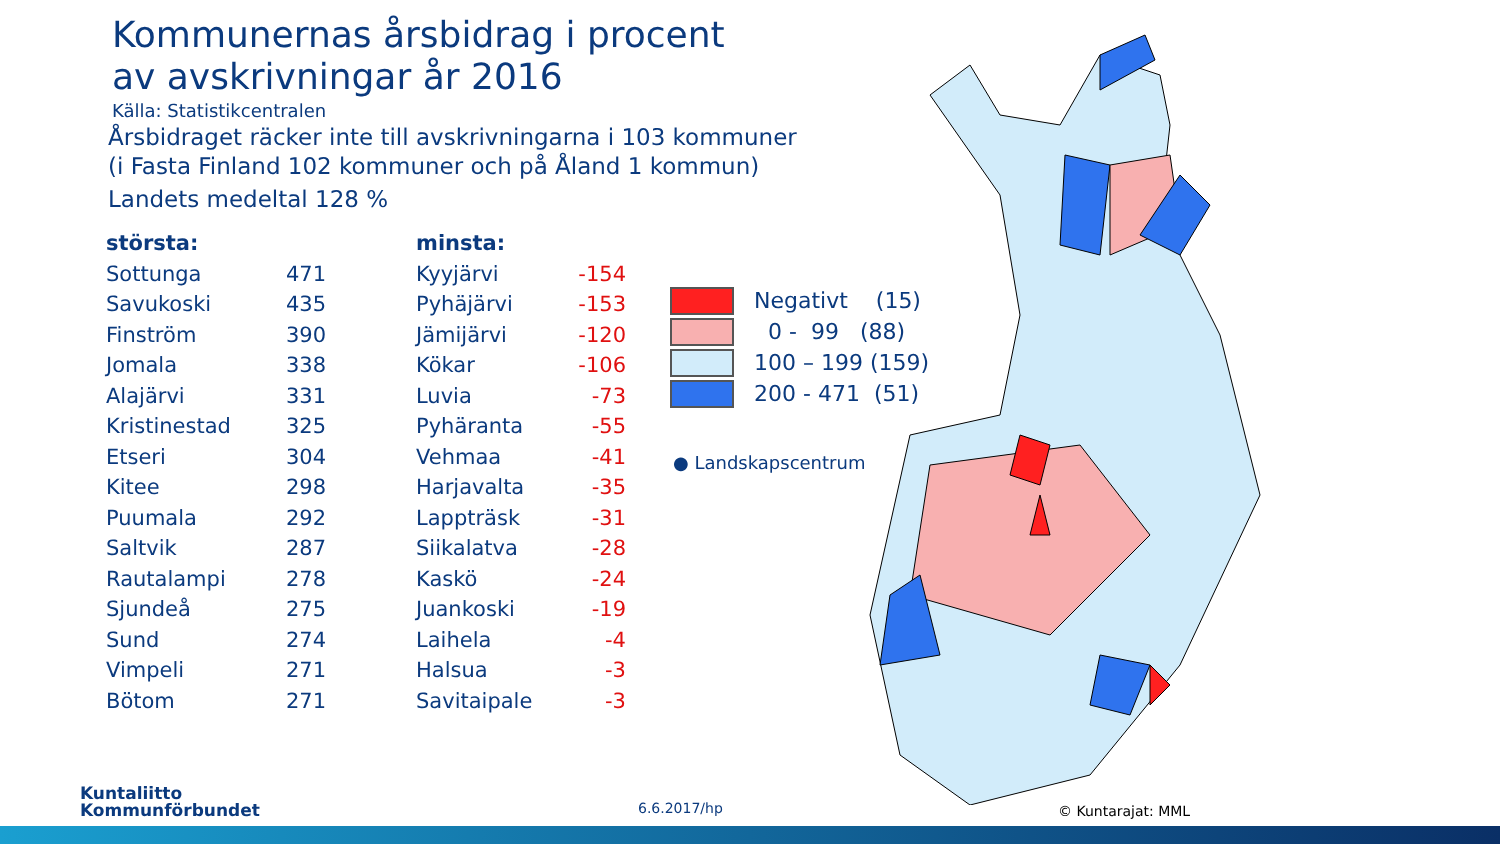Kommunernas årsbidrag i procent
av avskrivningar år 2016
Källa: Statistikcentralen
Årsbidraget räcker inte till avskrivningarna i 103 kommuner
(i Fasta Finland 102 kommuner och på Åland 1 kommun)
Landets medeltal 128 %
| största: | | | minsta: | |
| --- | --- | --- | --- | --- |
| Sottunga | 471 | | Kyyjärvi | -154 |
| Savukoski | 435 | | Pyhäjärvi | -153 |
| Finström | 390 | | Jämijärvi | -120 |
| Jomala | 338 | | Kökar | -106 |
| Alajärvi | 331 | | Luvia | -73 |
| Kristinestad | 325 | | Pyhäranta | -55 |
| Etseri | 304 | | Vehmaa | -41 |
| Kitee | 298 | | Harjavalta | -35 |
| Puumala | 292 | | Lappträsk | -31 |
| Saltvik | 287 | | Siikalatva | -28 |
| Rautalampi | 278 | | Kaskö | -24 |
| Sjundeå | 275 | | Juankoski | -19 |
| Sund | 274 | | Laihela | -4 |
| Vimpeli | 271 | | Halsua | -3 |
| Bötom | 271 | | Savitaipale | -3 |
Negativt (15)
0 - 99 (88)
100 – 199 (159)
200 - 471 (51)
● Landskapscentrum
Kuntaliitto
Kommunförbundet
6.6.2017/hp © Kuntarajat: MML